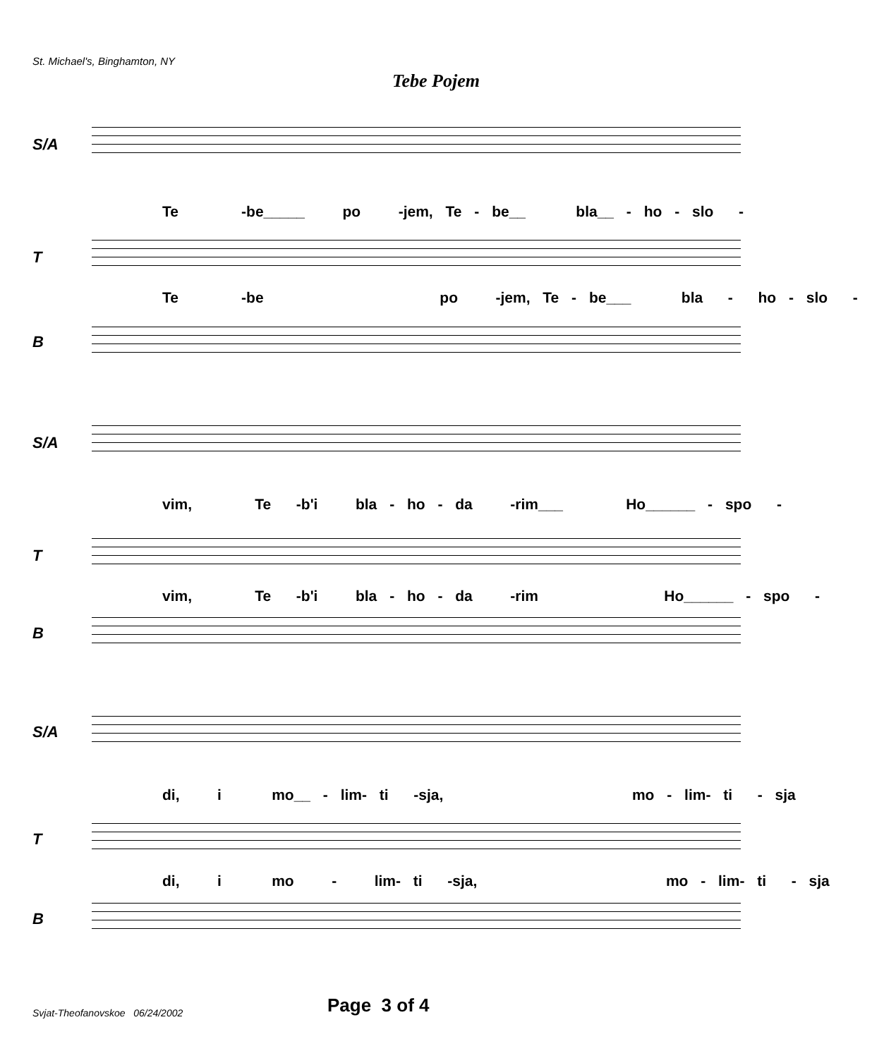St. Michael's, Binghamton, NY
Tebe Pojem
S/A
Te -be_____ po -jem, Te - be__ bla__ - ho - slo -
T
Te -be po -jem, Te - be___ bla - ho - slo -
B
S/A
vim, Te -b'i bla - ho - da -rim___ Ho______ - spo -
T
vim, Te -b'i bla - ho - da -rim Ho______ - spo -
B
S/A
di, i mo__ - lim- ti -sja, mo - lim- ti - sja
T
di, i mo - lim- ti -sja, mo - lim- ti - sja
B
Svjat-Theofanovskoe 06/24/2002
Page 3 of 4